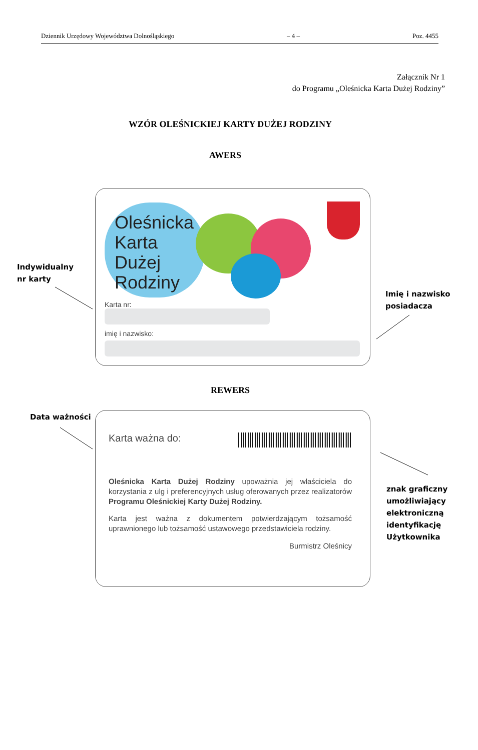Dziennik Urzędowy Województwa Dolnośląskiego – 4 – Poz. 4455
Załącznik Nr 1
do Programu „Oleśnicka Karta Dużej Rodziny”
WZÓR OLEŚNICKIEJ KARTY DUŻEJ RODZINY
AWERS
Indywidualny
nr karty
Oleśnicka
Karta Dużej
Rodziny
Karta nr:
imię i nazwisko:
Imię i nazwisko
posiadacza
REWERS
Data ważności
Karta ważna do:
Oleśnicka Karta Dużej Rodziny upoważnia jej właściciela do korzystania z ulg i preferencyjnych usług oferowanych przez realizatorów Programu Oleśnickiej Karty Dużej Rodziny.
Karta jest ważna z dokumentem potwierdzającym tożsamość uprawnionego lub tożsamość ustawowego przedstawiciela rodziny.
Burmistrz Oleśnicy
znak graficzny
umożliwiający
elektroniczną
identyfikację
Użytkownika